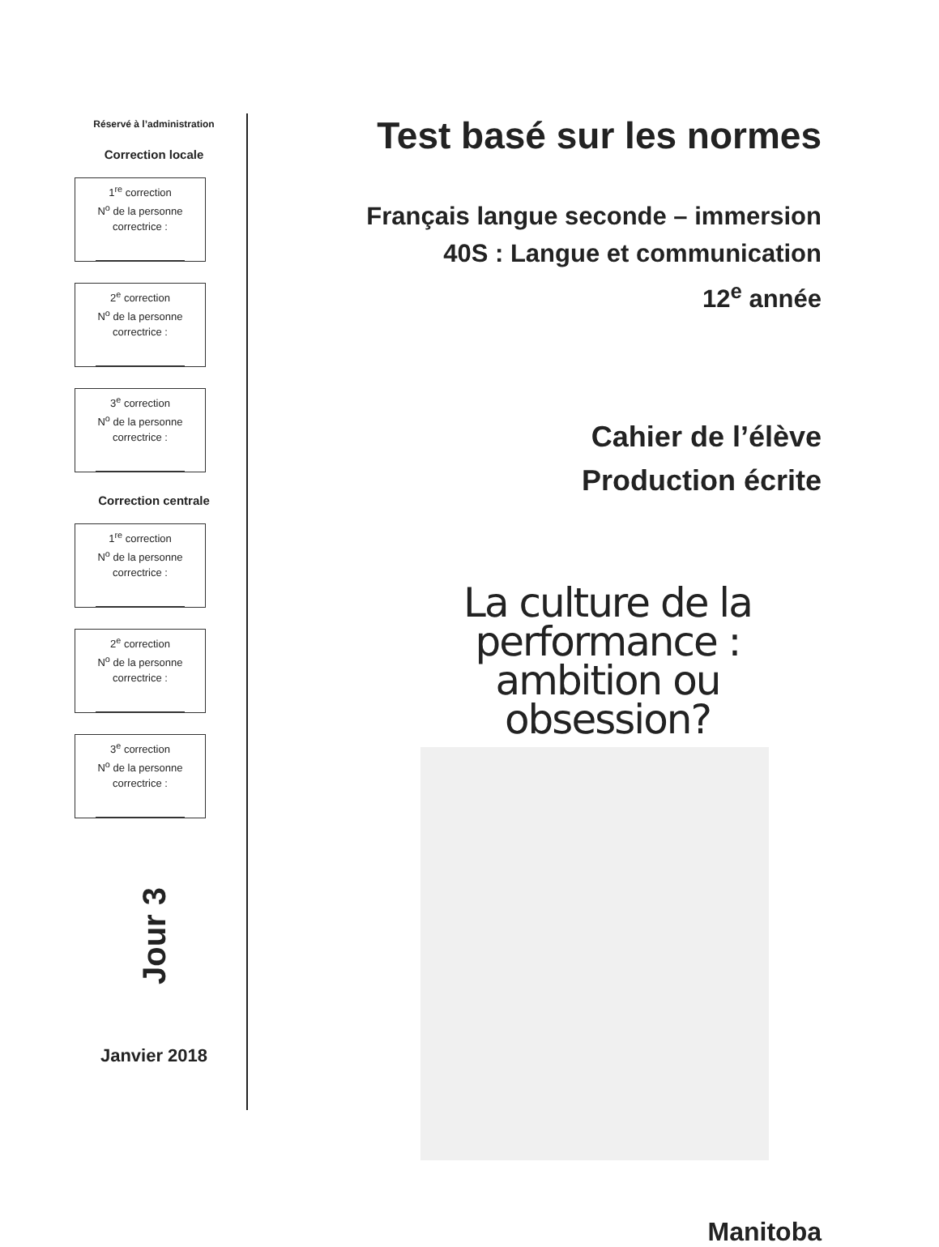Réservé à l’administration
Correction locale
1<sup>re</sup> correction
N<sup>o</sup> de la personne
correctrice :
2<sup>e</sup> correction
N<sup>o</sup> de la personne
correctrice :
3<sup>e</sup> correction
N<sup>o</sup> de la personne
correctrice :
Correction centrale
1<sup>re</sup> correction
N<sup>o</sup> de la personne
correctrice :
2<sup>e</sup> correction
N<sup>o</sup> de la personne
correctrice :
3<sup>e</sup> correction
N<sup>o</sup> de la personne
correctrice :
Jour 3
Janvier 2018
Test basé sur les normes
Français langue seconde – immersion
40S : Langue et communication
12<sup>e</sup> année
Cahier de l’élève
Production écrite
La culture de la performance :
ambition ou obsession?
Manitoba